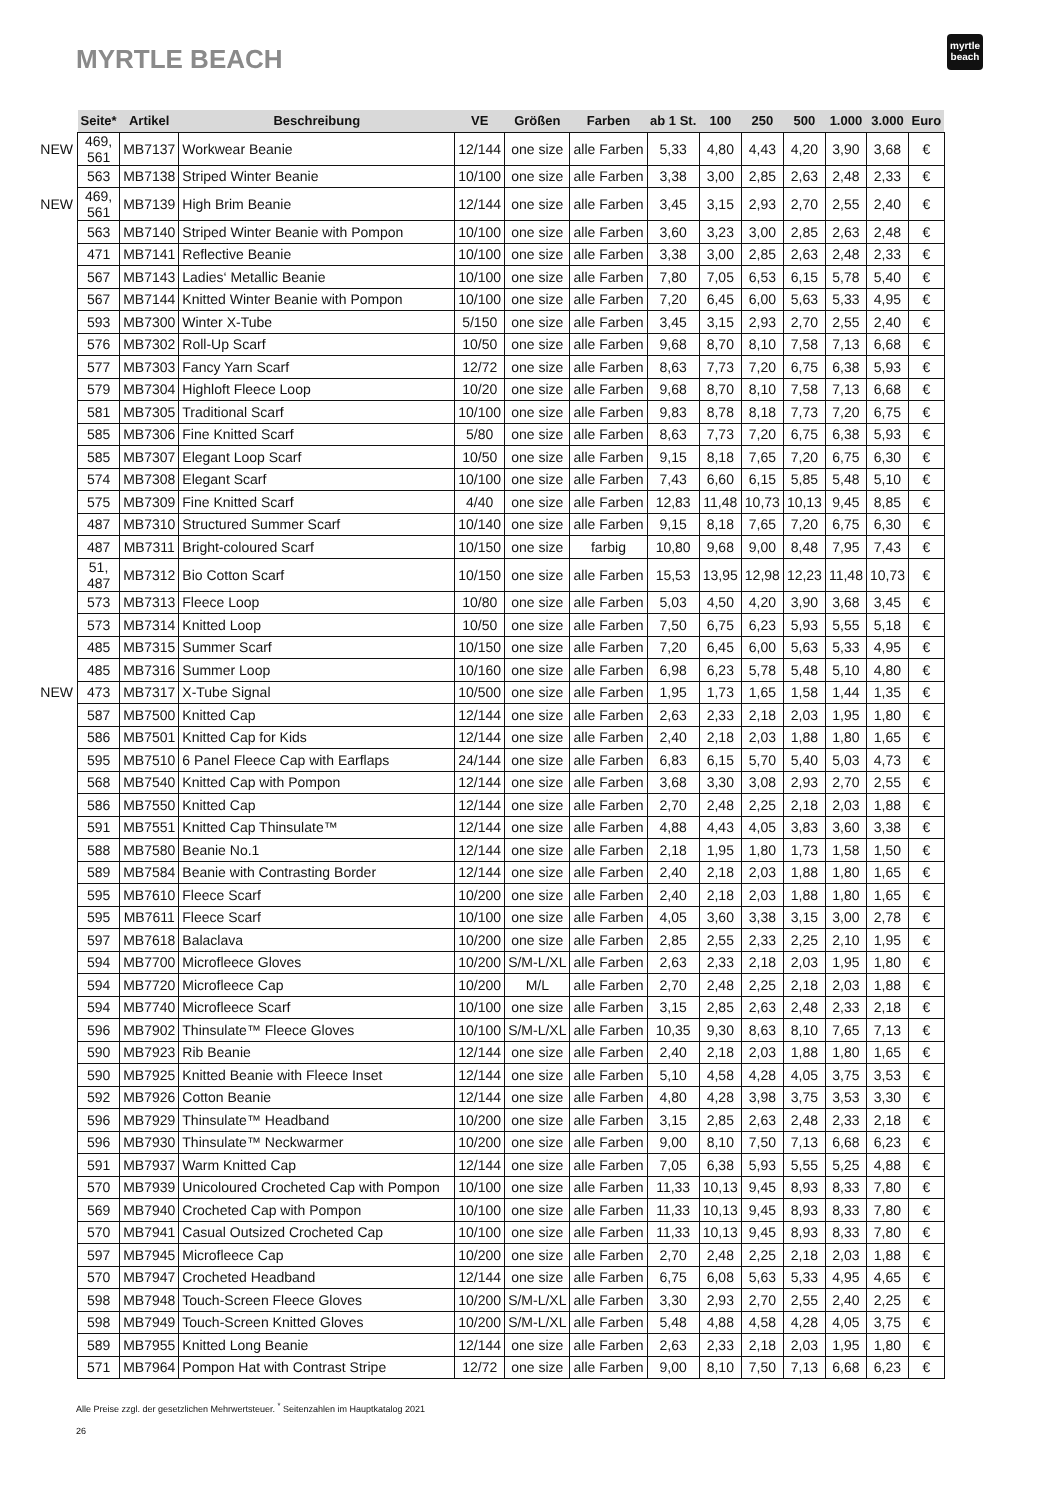MYRTLE BEACH
myrtle
beach
| | Seite* | Artikel | Beschreibung | VE | Größen | Farben | ab 1 St. | 100 | 250 | 500 | 1.000 | 3.000 | Euro |
| --- | --- | --- | --- | --- | --- | --- | --- | --- | --- | --- | --- | --- | --- |
| NEW | 469, 561 | MB7137 | Workwear Beanie | 12/144 | one size | alle Farben | 5,33 | 4,80 | 4,43 | 4,20 | 3,90 | 3,68 | € |
| | 563 | MB7138 | Striped Winter Beanie | 10/100 | one size | alle Farben | 3,38 | 3,00 | 2,85 | 2,63 | 2,48 | 2,33 | € |
| NEW | 469, 561 | MB7139 | High Brim Beanie | 12/144 | one size | alle Farben | 3,45 | 3,15 | 2,93 | 2,70 | 2,55 | 2,40 | € |
| | 563 | MB7140 | Striped Winter Beanie with Pompon | 10/100 | one size | alle Farben | 3,60 | 3,23 | 3,00 | 2,85 | 2,63 | 2,48 | € |
| | 471 | MB7141 | Reflective Beanie | 10/100 | one size | alle Farben | 3,38 | 3,00 | 2,85 | 2,63 | 2,48 | 2,33 | € |
| | 567 | MB7143 | Ladies‘ Metallic Beanie | 10/100 | one size | alle Farben | 7,80 | 7,05 | 6,53 | 6,15 | 5,78 | 5,40 | € |
| | 567 | MB7144 | Knitted Winter Beanie with Pompon | 10/100 | one size | alle Farben | 7,20 | 6,45 | 6,00 | 5,63 | 5,33 | 4,95 | € |
| | 593 | MB7300 | Winter X-Tube | 5/150 | one size | alle Farben | 3,45 | 3,15 | 2,93 | 2,70 | 2,55 | 2,40 | € |
| | 576 | MB7302 | Roll-Up Scarf | 10/50 | one size | alle Farben | 9,68 | 8,70 | 8,10 | 7,58 | 7,13 | 6,68 | € |
| | 577 | MB7303 | Fancy Yarn Scarf | 12/72 | one size | alle Farben | 8,63 | 7,73 | 7,20 | 6,75 | 6,38 | 5,93 | € |
| | 579 | MB7304 | Highloft Fleece Loop | 10/20 | one size | alle Farben | 9,68 | 8,70 | 8,10 | 7,58 | 7,13 | 6,68 | € |
| | 581 | MB7305 | Traditional Scarf | 10/100 | one size | alle Farben | 9,83 | 8,78 | 8,18 | 7,73 | 7,20 | 6,75 | € |
| | 585 | MB7306 | Fine Knitted Scarf | 5/80 | one size | alle Farben | 8,63 | 7,73 | 7,20 | 6,75 | 6,38 | 5,93 | € |
| | 585 | MB7307 | Elegant Loop Scarf | 10/50 | one size | alle Farben | 9,15 | 8,18 | 7,65 | 7,20 | 6,75 | 6,30 | € |
| | 574 | MB7308 | Elegant Scarf | 10/100 | one size | alle Farben | 7,43 | 6,60 | 6,15 | 5,85 | 5,48 | 5,10 | € |
| | 575 | MB7309 | Fine Knitted Scarf | 4/40 | one size | alle Farben | 12,83 | 11,48 | 10,73 | 10,13 | 9,45 | 8,85 | € |
| | 487 | MB7310 | Structured Summer Scarf | 10/140 | one size | alle Farben | 9,15 | 8,18 | 7,65 | 7,20 | 6,75 | 6,30 | € |
| | 487 | MB7311 | Bright-coloured Scarf | 10/150 | one size | farbig | 10,80 | 9,68 | 9,00 | 8,48 | 7,95 | 7,43 | € |
| | 51, 487 | MB7312 | Bio Cotton Scarf | 10/150 | one size | alle Farben | 15,53 | 13,95 | 12,98 | 12,23 | 11,48 | 10,73 | € |
| | 573 | MB7313 | Fleece Loop | 10/80 | one size | alle Farben | 5,03 | 4,50 | 4,20 | 3,90 | 3,68 | 3,45 | € |
| | 573 | MB7314 | Knitted Loop | 10/50 | one size | alle Farben | 7,50 | 6,75 | 6,23 | 5,93 | 5,55 | 5,18 | € |
| | 485 | MB7315 | Summer Scarf | 10/150 | one size | alle Farben | 7,20 | 6,45 | 6,00 | 5,63 | 5,33 | 4,95 | € |
| | 485 | MB7316 | Summer Loop | 10/160 | one size | alle Farben | 6,98 | 6,23 | 5,78 | 5,48 | 5,10 | 4,80 | € |
| NEW | 473 | MB7317 | X-Tube Signal | 10/500 | one size | alle Farben | 1,95 | 1,73 | 1,65 | 1,58 | 1,44 | 1,35 | € |
| | 587 | MB7500 | Knitted Cap | 12/144 | one size | alle Farben | 2,63 | 2,33 | 2,18 | 2,03 | 1,95 | 1,80 | € |
| | 586 | MB7501 | Knitted Cap for Kids | 12/144 | one size | alle Farben | 2,40 | 2,18 | 2,03 | 1,88 | 1,80 | 1,65 | € |
| | 595 | MB7510 | 6 Panel Fleece Cap with Earflaps | 24/144 | one size | alle Farben | 6,83 | 6,15 | 5,70 | 5,40 | 5,03 | 4,73 | € |
| | 568 | MB7540 | Knitted Cap with Pompon | 12/144 | one size | alle Farben | 3,68 | 3,30 | 3,08 | 2,93 | 2,70 | 2,55 | € |
| | 586 | MB7550 | Knitted Cap | 12/144 | one size | alle Farben | 2,70 | 2,48 | 2,25 | 2,18 | 2,03 | 1,88 | € |
| | 591 | MB7551 | Knitted Cap Thinsulate™ | 12/144 | one size | alle Farben | 4,88 | 4,43 | 4,05 | 3,83 | 3,60 | 3,38 | € |
| | 588 | MB7580 | Beanie No.1 | 12/144 | one size | alle Farben | 2,18 | 1,95 | 1,80 | 1,73 | 1,58 | 1,50 | € |
| | 589 | MB7584 | Beanie with Contrasting Border | 12/144 | one size | alle Farben | 2,40 | 2,18 | 2,03 | 1,88 | 1,80 | 1,65 | € |
| | 595 | MB7610 | Fleece Scarf | 10/200 | one size | alle Farben | 2,40 | 2,18 | 2,03 | 1,88 | 1,80 | 1,65 | € |
| | 595 | MB7611 | Fleece Scarf | 10/100 | one size | alle Farben | 4,05 | 3,60 | 3,38 | 3,15 | 3,00 | 2,78 | € |
| | 597 | MB7618 | Balaclava | 10/200 | one size | alle Farben | 2,85 | 2,55 | 2,33 | 2,25 | 2,10 | 1,95 | € |
| | 594 | MB7700 | Microfleece Gloves | 10/200 | S/M-L/XL | alle Farben | 2,63 | 2,33 | 2,18 | 2,03 | 1,95 | 1,80 | € |
| | 594 | MB7720 | Microfleece Cap | 10/200 | M/L | alle Farben | 2,70 | 2,48 | 2,25 | 2,18 | 2,03 | 1,88 | € |
| | 594 | MB7740 | Microfleece Scarf | 10/100 | one size | alle Farben | 3,15 | 2,85 | 2,63 | 2,48 | 2,33 | 2,18 | € |
| | 596 | MB7902 | Thinsulate™ Fleece Gloves | 10/100 | S/M-L/XL | alle Farben | 10,35 | 9,30 | 8,63 | 8,10 | 7,65 | 7,13 | € |
| | 590 | MB7923 | Rib Beanie | 12/144 | one size | alle Farben | 2,40 | 2,18 | 2,03 | 1,88 | 1,80 | 1,65 | € |
| | 590 | MB7925 | Knitted Beanie with Fleece Inset | 12/144 | one size | alle Farben | 5,10 | 4,58 | 4,28 | 4,05 | 3,75 | 3,53 | € |
| | 592 | MB7926 | Cotton Beanie | 12/144 | one size | alle Farben | 4,80 | 4,28 | 3,98 | 3,75 | 3,53 | 3,30 | € |
| | 596 | MB7929 | Thinsulate™ Headband | 10/200 | one size | alle Farben | 3,15 | 2,85 | 2,63 | 2,48 | 2,33 | 2,18 | € |
| | 596 | MB7930 | Thinsulate™ Neckwarmer | 10/200 | one size | alle Farben | 9,00 | 8,10 | 7,50 | 7,13 | 6,68 | 6,23 | € |
| | 591 | MB7937 | Warm Knitted Cap | 12/144 | one size | alle Farben | 7,05 | 6,38 | 5,93 | 5,55 | 5,25 | 4,88 | € |
| | 570 | MB7939 | Unicoloured Crocheted Cap with Pompon | 10/100 | one size | alle Farben | 11,33 | 10,13 | 9,45 | 8,93 | 8,33 | 7,80 | € |
| | 569 | MB7940 | Crocheted Cap with Pompon | 10/100 | one size | alle Farben | 11,33 | 10,13 | 9,45 | 8,93 | 8,33 | 7,80 | € |
| | 570 | MB7941 | Casual Outsized Crocheted Cap | 10/100 | one size | alle Farben | 11,33 | 10,13 | 9,45 | 8,93 | 8,33 | 7,80 | € |
| | 597 | MB7945 | Microfleece Cap | 10/200 | one size | alle Farben | 2,70 | 2,48 | 2,25 | 2,18 | 2,03 | 1,88 | € |
| | 570 | MB7947 | Crocheted Headband | 12/144 | one size | alle Farben | 6,75 | 6,08 | 5,63 | 5,33 | 4,95 | 4,65 | € |
| | 598 | MB7948 | Touch-Screen Fleece Gloves | 10/200 | S/M-L/XL | alle Farben | 3,30 | 2,93 | 2,70 | 2,55 | 2,40 | 2,25 | € |
| | 598 | MB7949 | Touch-Screen Knitted Gloves | 10/200 | S/M-L/XL | alle Farben | 5,48 | 4,88 | 4,58 | 4,28 | 4,05 | 3,75 | € |
| | 589 | MB7955 | Knitted Long Beanie | 12/144 | one size | alle Farben | 2,63 | 2,33 | 2,18 | 2,03 | 1,95 | 1,80 | € |
| | 571 | MB7964 | Pompon Hat with Contrast Stripe | 12/72 | one size | alle Farben | 9,00 | 8,10 | 7,50 | 7,13 | 6,68 | 6,23 | € |
Alle Preise zzgl. der gesetzlichen Mehrwertsteuer. <sup>*</sup> Seitenzahlen im Hauptkatalog 2021
26